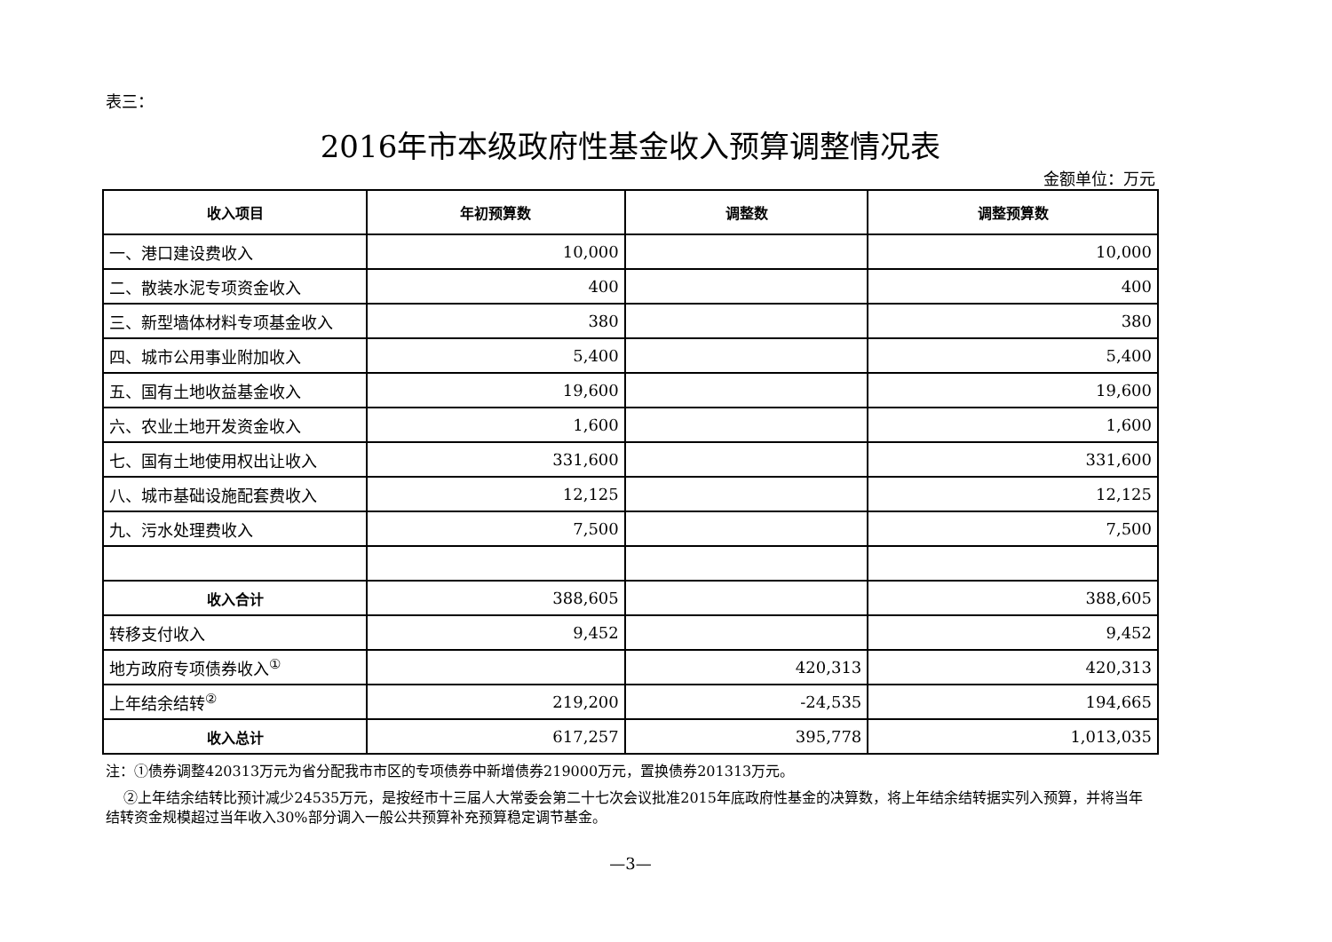表三：
2016年市本级政府性基金收入预算调整情况表
金额单位：万元
| 收入项目 | 年初预算数 | 调整数 | 调整预算数 |
| --- | --- | --- | --- |
| 一、港口建设费收入 | 10,000 | | 10,000 |
| 二、散装水泥专项资金收入 | 400 | | 400 |
| 三、新型墙体材料专项基金收入 | 380 | | 380 |
| 四、城市公用事业附加收入 | 5,400 | | 5,400 |
| 五、国有土地收益基金收入 | 19,600 | | 19,600 |
| 六、农业土地开发资金收入 | 1,600 | | 1,600 |
| 七、国有土地使用权出让收入 | 331,600 | | 331,600 |
| 八、城市基础设施配套费收入 | 12,125 | | 12,125 |
| 九、污水处理费收入 | 7,500 | | 7,500 |
| 收入合计 | 388,605 | | 388,605 |
| 转移支付收入 | 9,452 | | 9,452 |
| 地方政府专项债券收入<sup>①</sup> | | 420,313 | 420,313 |
| 上年结余结转<sup>②</sup> | 219,200 | -24,535 | 194,665 |
| 收入总计 | 617,257 | 395,778 | 1,013,035 |
注：①债券调整420313万元为省分配我市市区的专项债券中新增债券219000万元，置换债券201313万元。
②上年结余结转比预计减少24535万元，是按经市十三届人大常委会第二十七次会议批准2015年底政府性基金的决算数，将上年结余结转据实列入预算，并将当年结转资金规模超过当年收入30%部分调入一般公共预算补充预算稳定调节基金。
—3—